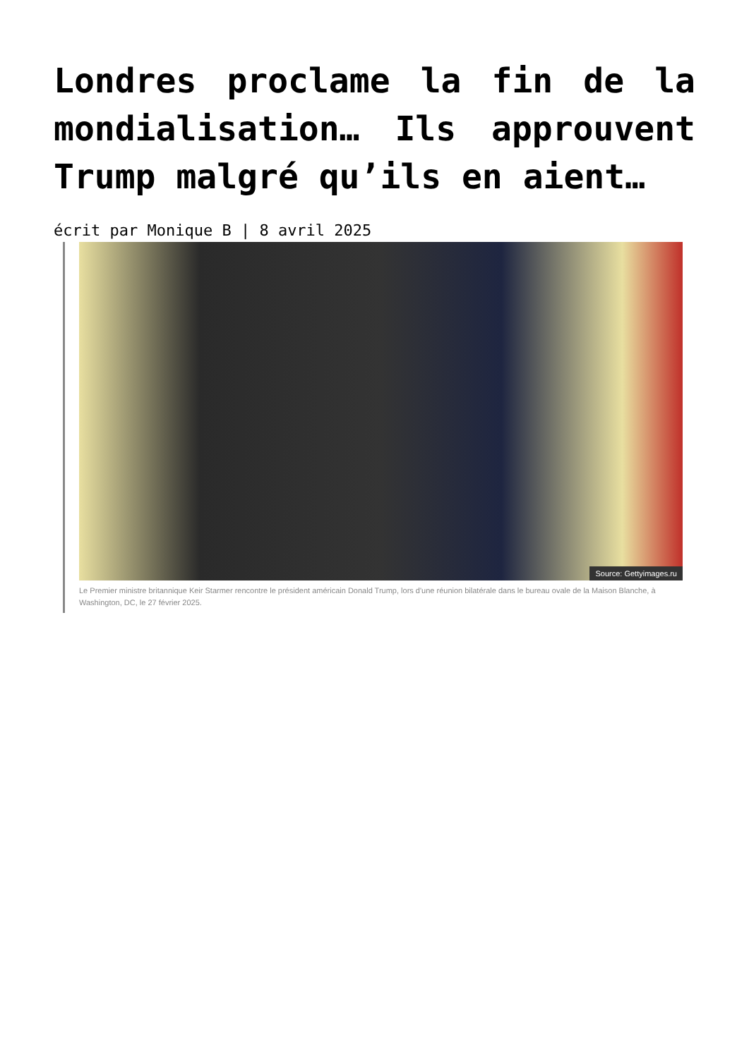Londres proclame la fin de la mondialisation… Ils approuvent Trump malgré qu’ils en aient…
écrit par Monique B | 8 avril 2025
Source: Gettyimages.ru
Le Premier ministre britannique Keir Starmer rencontre le président américain Donald Trump, lors d'une réunion bilatérale dans le bureau ovale de la Maison Blanche, à Washington, DC, le 27 février 2025.